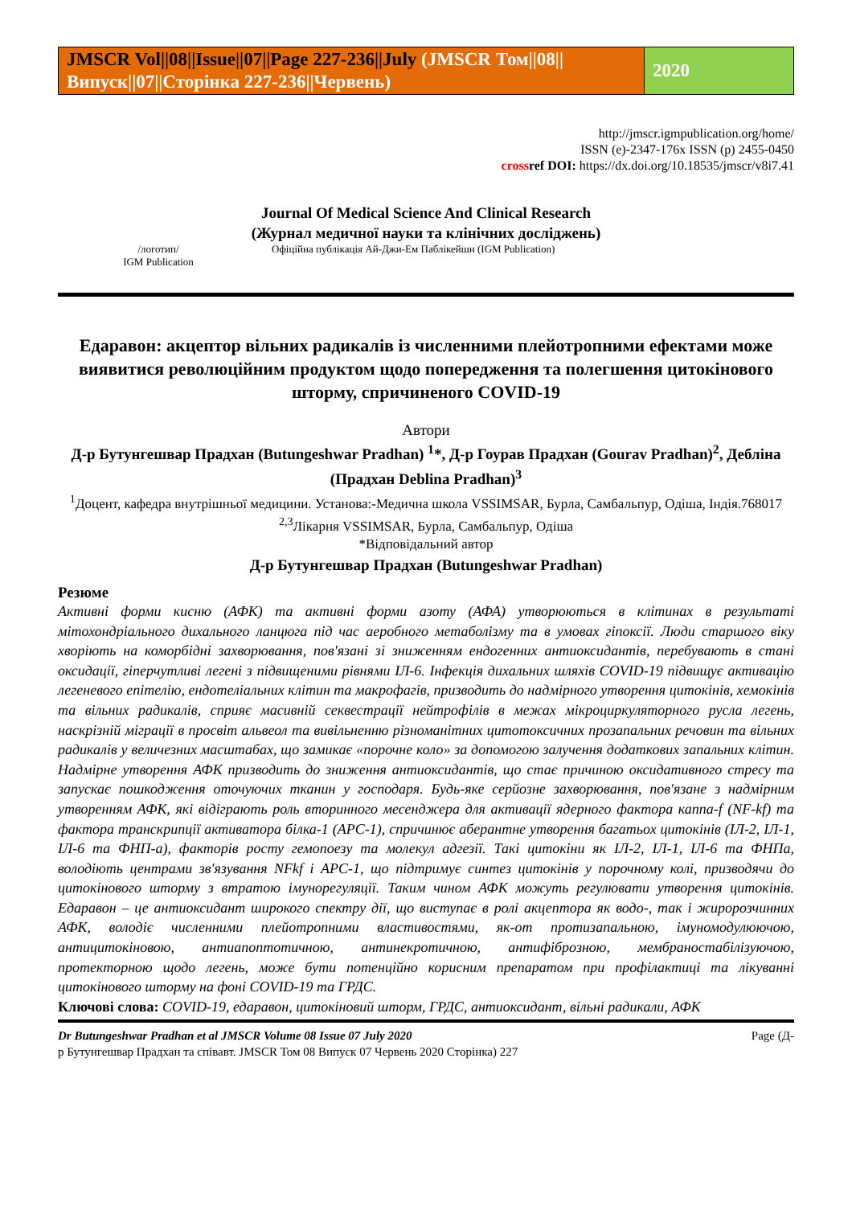JMSCR Vol||08||Issue||07||Page 227-236||July (JMSCR Том||08||Випуск||07||Сторінка 227-236||Червень)
2020
http://jmscr.igmpublication.org/home/
ISSN (e)-2347-176x ISSN (p) 2455-0450
crossref DOI: https://dx.doi.org/10.18535/jmscr/v8i7.41
Journal Of Medical Science And Clinical Research
(Журнал медичної науки та клінічних досліджень)
/логотип/
IGM Publication
Офіційна публікація Ай-Джи-Ем Паблікейшн (IGM Publication)
Едаравон: акцептор вільних радикалів із численними плейотропними ефектами може виявитися революційним продуктом щодо попередження та полегшення цитокінового шторму, спричиненого COVID-19
Автори
Д-р Бутунгешвар Прадхан (Butungeshwar Pradhan) <sup>1</sup>*, Д-р Гоурав Прадхан (Gourav Pradhan)<sup>2</sup>, Дебліна (Прадхан Deblina Pradhan)<sup>3</sup>
<sup>1</sup> Доцент, кафедра внутрішньої медицини. Установа:-Медична школа VSSIMSAR, Бурла, Самбальпур, Одіша, Індія.768017
<sup>2,3</sup>Лікарня VSSIMSAR, Бурла, Самбальпур, Одіша
*Відповідальний автор
Д-р Бутунгешвар Прадхан (Butungeshwar Pradhan)
Резюме
Активні форми кисню (АФК) та активні форми азоту (АФА) утворюються в клітинах в результаті мітохондріального дихального ланцюга під час аеробного метаболізму та в умовах гіпоксії. Люди старшого віку хворіють на коморбідні захворювання, пов'язані зі зниженням ендогенних антиоксидантів, перебувають в стані оксидації, гіперчутливі легені з підвищеними рівнями ІЛ-6. Інфекція дихальних шляхів COVID-19 підвищує активацію легеневого епітелію, ендотеліальних клітин та макрофагів, призводить до надмірного утворення цитокінів, хемокінів та вільних радикалів, сприяє масивній секвестрації нейтрофілів в межах мікроциркуляторного русла легень, наскрізній міграції в просвіт альвеол та вивільненню різноманітних цитотоксичних прозапальних речовин та вільних радикалів у величезних масштабах, що замикає «порочне коло» за допомогою залучення додаткових запальних клітин. Надмірне утворення АФК призводить до зниження антиоксидантів, що стає причиною оксидативного стресу та запускає пошкодження оточуючих тканин у господаря. Будь-яке серйозне захворювання, пов'язане з надмірним утворенням АФК, які відіграють роль вторинного месенджера для активації ядерного фактора каппа-f (NF-kf) та фактора транскрипції активатора білка-1 (APC-1), спричинює аберантне утворення багатьох цитокінів (ІЛ-2, ІЛ-1, ІЛ-6 та ФНП-а), факторів росту гемопоезу та молекул адгезії. Такі цитокіни як ІЛ-2, ІЛ-1, ІЛ-6 та ФНПа, володіють центрами зв'язування NFkf і APC-1, що підтримує синтез цитокінів у порочному колі, призводячи до цитокінового шторму з втратою імунорегуляції. Таким чином АФК можуть регулювати утворення цитокінів. Едаравон – це антиоксидант широкого спектру дії, що виступає в ролі акцептора як водо-, так і жиророзчинних АФК, володіє численними плейотропними властивостями, як-от протизапальною, імуномодулюючою, антицитокіновою, антиапоптотичною, антинекротичною, антифіброзною, мембраностабілізуючою, протекторною щодо легень, може бути потенційно корисним препаратом при профілактиці та лікуванні цитокінового шторму на фоні COVID-19 та ГРДС.
Ключові слова: COVID-19, едаравон, цитокіновий шторм, ГРДС, антиоксидант, вільні радикали, АФК
Dr Butungeshwar Pradhan et al JMSCR Volume 08 Issue 07 July 2020 Page (Д-
р Бутунгешвар Прадхан та співавт. JMSCR Том 08 Випуск 07 Червень 2020 Сторінка) 227